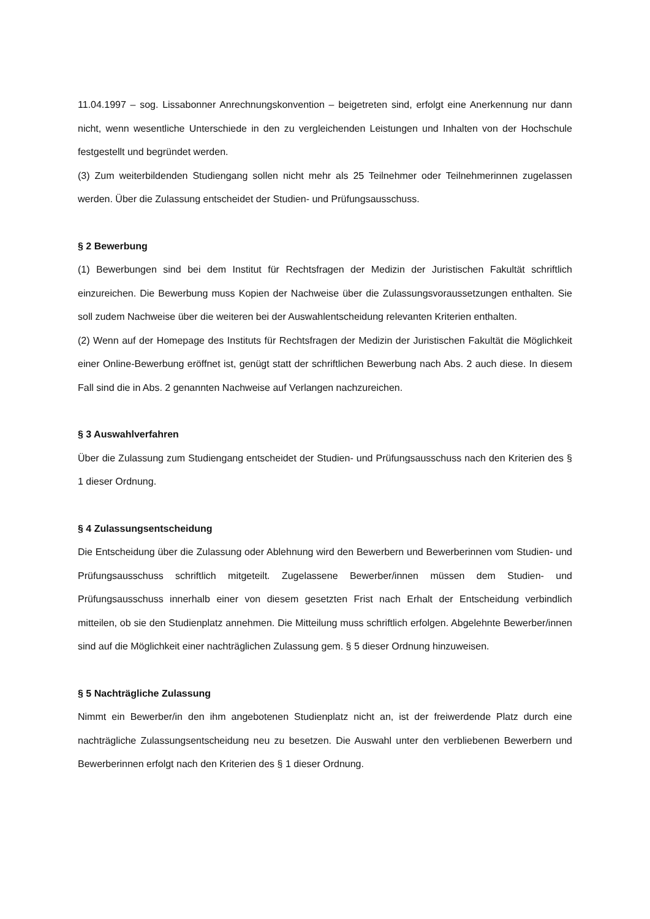11.04.1997 – sog. Lissabonner Anrechnungskonvention – beigetreten sind, erfolgt eine Anerkennung nur dann nicht, wenn wesentliche Unterschiede in den zu vergleichenden Leistungen und Inhalten von der Hochschule festgestellt und begründet werden.
(3) Zum weiterbildenden Studiengang sollen nicht mehr als 25 Teilnehmer oder Teilnehmerinnen zugelassen werden. Über die Zulassung entscheidet der Studien- und Prüfungsausschuss.
§ 2 Bewerbung
(1) Bewerbungen sind bei dem Institut für Rechtsfragen der Medizin der Juristischen Fakultät schriftlich einzureichen. Die Bewerbung muss Kopien der Nachweise über die Zulassungsvoraussetzungen enthalten. Sie soll zudem Nachweise über die weiteren bei der Auswahlentscheidung relevanten Kriterien enthalten.
(2) Wenn auf der Homepage des Instituts für Rechtsfragen der Medizin der Juristischen Fakultät die Möglichkeit einer Online-Bewerbung eröffnet ist, genügt statt der schriftlichen Bewerbung nach Abs. 2 auch diese. In diesem Fall sind die in Abs. 2 genannten Nachweise auf Verlangen nachzureichen.
§ 3 Auswahlverfahren
Über die Zulassung zum Studiengang entscheidet der Studien- und Prüfungsausschuss nach den Kriterien des § 1 dieser Ordnung.
§ 4 Zulassungsentscheidung
Die Entscheidung über die Zulassung oder Ablehnung wird den Bewerbern und Bewerberinnen vom Studien- und Prüfungsausschuss schriftlich mitgeteilt. Zugelassene Bewerber/innen müssen dem Studien- und Prüfungsausschuss innerhalb einer von diesem gesetzten Frist nach Erhalt der Entscheidung verbindlich mitteilen, ob sie den Studienplatz annehmen. Die Mitteilung muss schriftlich erfolgen. Abgelehnte Bewerber/innen sind auf die Möglichkeit einer nachträglichen Zulassung gem. § 5 dieser Ordnung hinzuweisen.
§ 5 Nachträgliche Zulassung
Nimmt ein Bewerber/in den ihm angebotenen Studienplatz nicht an, ist der freiwerdende Platz durch eine nachträgliche Zulassungsentscheidung neu zu besetzen. Die Auswahl unter den verbliebenen Bewerbern und Bewerberinnen erfolgt nach den Kriterien des § 1 dieser Ordnung.